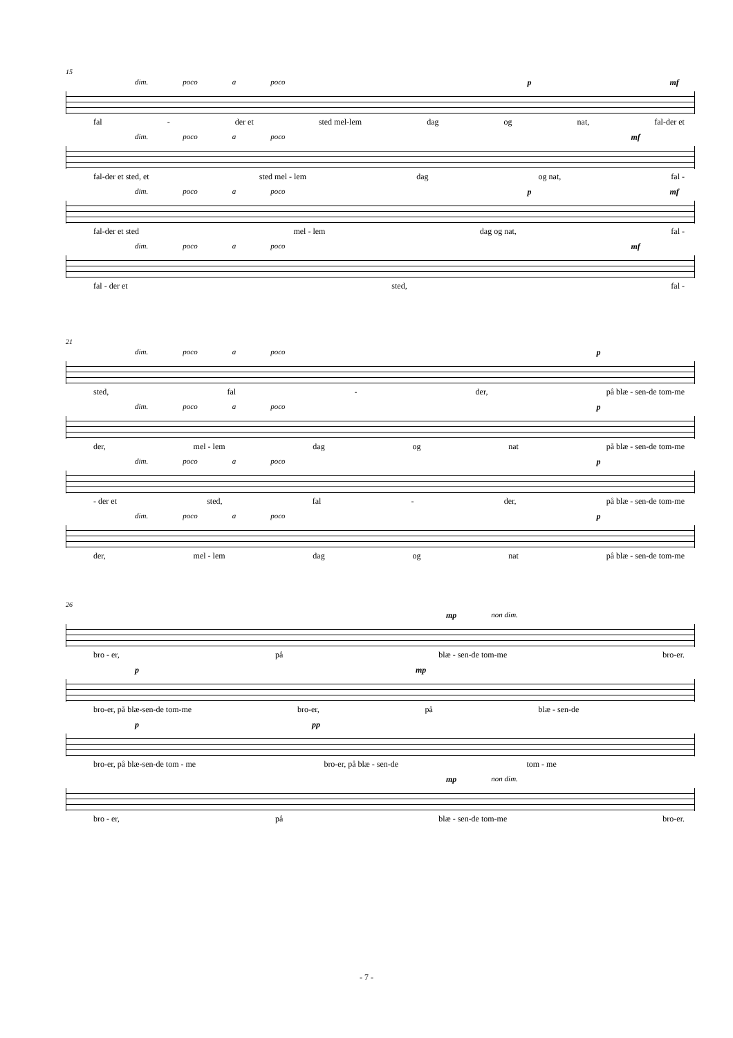15
dim. poco a poco p mf
fal - der et sted mel-lem dag og nat, fal-der et
dim. poco a poco mf
fal-der et sted, et sted mel - lem dag og nat, fal -
dim. poco a poco p mf
fal-der et sted mel - lem dag og nat, fal -
dim. poco a poco mf
fal - der et sted, fal -
21
dim. poco a poco p
sted, fal - der, på blæ - sen-de tom-me
dim. poco a poco p
der, mel - lem dag og nat på blæ - sen-de tom-me
dim. poco a poco p
- der et sted, fal - der, på blæ - sen-de tom-me
dim. poco a poco p
der, mel - lem dag og nat på blæ - sen-de tom-me
26
mp non dim.
bro - er, på blæ - sen-de tom-me bro-er.
pmp
bro-er, på blæ-sen-de tom-me bro-er, på blæ - sen-de
ppp
bro-er, på blæ-sen-de tom - me bro-er, på blæ - sen-de tom - me
mp non dim.
bro - er, på blæ - sen-de tom-me bro-er.
- 7 -